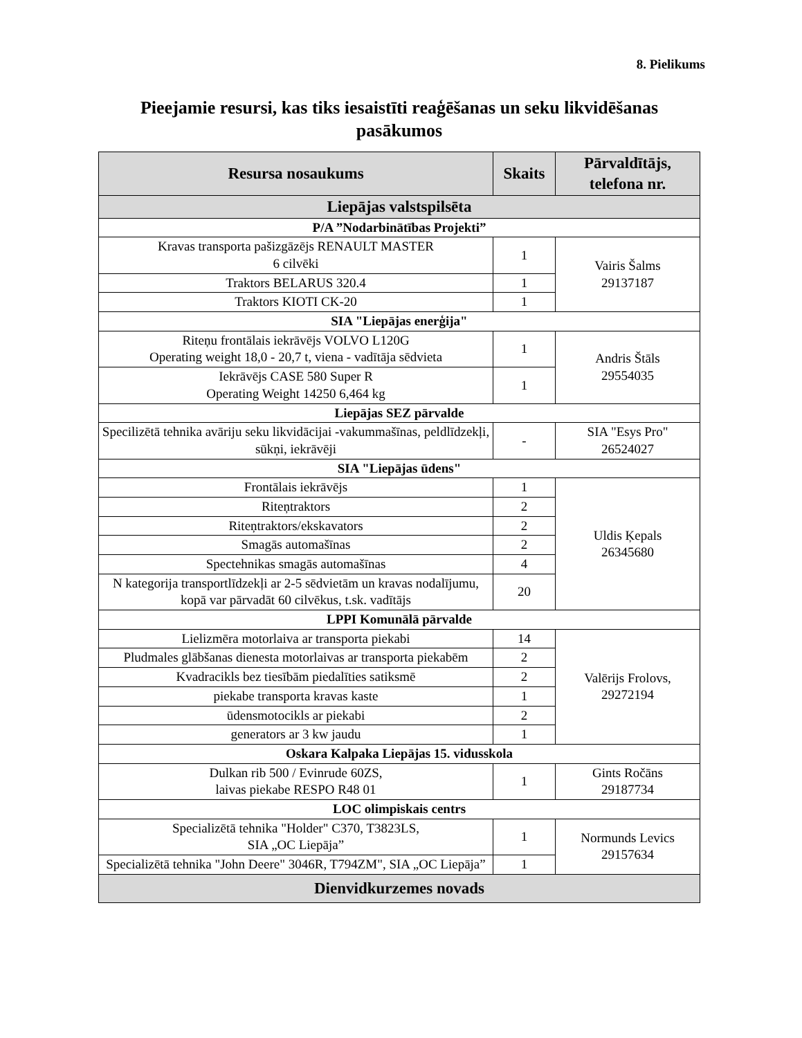8. Pielikums
Pieejamie resursi, kas tiks iesaistīti reaģēšanas un seku likvidēšanas pasākumos
| Resursa nosaukums | Skaits | Pārvaldītājs, telefona nr. |
| --- | --- | --- |
| Liepājas valstspilsēta | | |
| P/A ”Nodarbinātības Projekti” | | |
| Kravas transporta pašizgāzējs RENAULT MASTER 6 cilvēki | 1 | Vairis Šalms 29137187 |
| Traktors BELARUS 320.4 | 1 | |
| Traktors KIOTI CK-20 | 1 | |
| SIA "Liepājas enerģija" | | |
| Riteņu frontālais iekrāvējs VOLVO L120G Operating weight 18,0 - 20,7 t, viena - vadītāja sēdvieta | 1 | Andris Štāls 29554035 |
| Iekrāvējs CASE 580 Super R Operating Weight 14250 6,464 kg | 1 | |
| Liepājas SEZ pārvalde | | |
| Specilizētā tehnika avāriju seku likvidācijai -vakummašīnas, peldlīdzekļi, sūkņi, iekrāvēji | - | SIA "Esys Pro" 26524027 |
| SIA "Liepājas ūdens" | | |
| Frontālais iekrāvējs | 1 | Uldis Ķepals 26345680 |
| Riteņtraktors | 2 | |
| Riteņtraktors/ekskavators | 2 | |
| Smagās automašīnas | 2 | |
| Spectehnikas smagās automašīnas | 4 | |
| N kategorija transportlīdzekļi ar 2-5 sēdvietām un kravas nodalījumu, kopā var pārvadāt 60 cilvēkus, t.sk. vadītājs | 20 | |
| LPPI Komunālā pārvalde | | |
| Lielizmēra motorlaiva ar transporta piekabi | 14 | Valērijs Frolovs, 29272194 |
| Pludmales glābšanas dienesta motorlaivas ar transporta piekabēm | 2 | |
| Kvadracikls bez tiesībām piedalīties satiksmē | 2 | |
| piekabe transporta kravas kaste | 1 | |
| ūdensmotocikls ar piekabi | 2 | |
| generators ar 3 kw jaudu | 1 | |
| Oskara Kalpaka Liepājas 15. vidusskola | | |
| Dulkan rib 500 / Evinrude 60ZS, laivas piekabe RESPO R48 01 | 1 | Gints Ročāns 29187734 |
| LOC olimpiskais centrs | | |
| Specializētā tehnika "Holder" C370, T3823LS, SIA „OC Liepāja” | 1 | Normunds Levics 29157634 |
| Specializētā tehnika "John Deere" 3046R, T794ZM", SIA „OC Liepāja” | 1 | |
| Dienvidkurzemes novads | | |